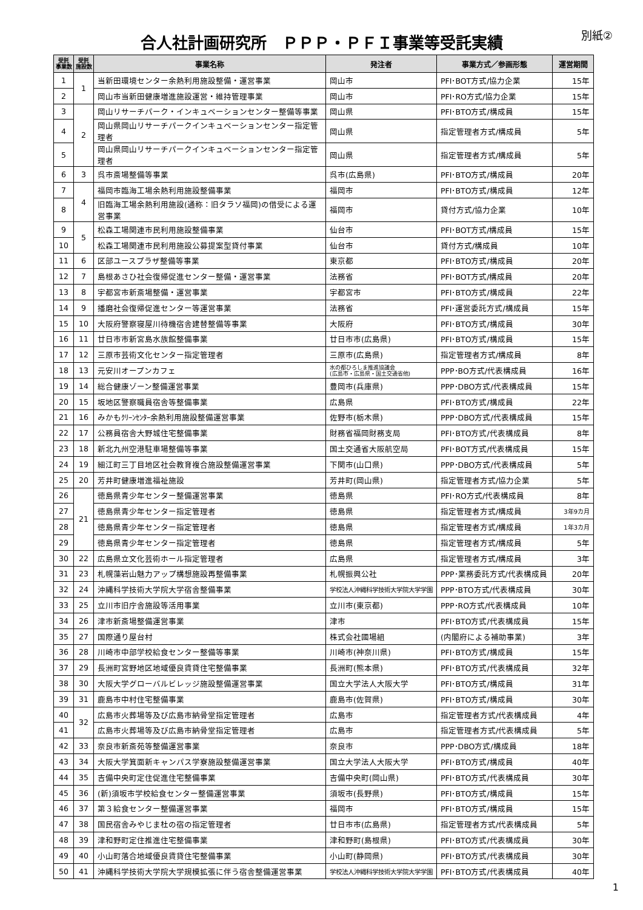合人社計画研究所　ＰＰＰ・ＰＦＩ事業等受託実績
別紙②
| 受託 事業数 | 受託 施設数 | 事業名称 | 発注者 | 事業方式／参画形態 | 運営期間 |
| --- | --- | --- | --- | --- | --- |
| 1 | 1 | 当新田環境センター余熱利用施設整備・運営事業 | 岡山市 | PFI･BOT方式/協力企業 | 15年 |
| 2 | | 岡山市当新田健康増進施設運営・維持管理事業 | 岡山市 | PFI･RO方式/協力企業 | 15年 |
| 3 | 2 | 岡山リサーチパーク・インキュベーションセンター整備等事業 | 岡山県 | PFI･BTO方式/構成員 | 15年 |
| 4 | | 岡山県岡山リサーチパークインキュベーションセンター指定管理者 | 岡山県 | 指定管理者方式/構成員 | 5年 |
| 5 | | 岡山県岡山リサーチパークインキュベーションセンター指定管理者 | 岡山県 | 指定管理者方式/構成員 | 5年 |
| 6 | 3 | 呉市斎場整備等事業 | 呉市(広島県) | PFI･BTO方式/構成員 | 20年 |
| 7 | 4 | 福岡市臨海工場余熱利用施設整備事業 | 福岡市 | PFI･BTO方式/構成員 | 12年 |
| 8 | | 旧臨海工場余熱利用施設(通称：旧タラソ福岡)の借受による運営事業 | 福岡市 | 貸付方式/協力企業 | 10年 |
| 9 | 5 | 松森工場関連市民利用施設整備事業 | 仙台市 | PFI･BOT方式/構成員 | 15年 |
| 10 | | 松森工場関連市民利用施設公募提案型貸付事業 | 仙台市 | 貸付方式/構成員 | 10年 |
| 11 | 6 | 区部ユースプラザ整備等事業 | 東京都 | PFI･BTO方式/構成員 | 20年 |
| 12 | 7 | 島根あさひ社会復帰促進センター整備・運営事業 | 法務省 | PFI･BOT方式/構成員 | 20年 |
| 13 | 8 | 宇都宮市新斎場整備・運営事業 | 宇都宮市 | PFI･BTO方式/構成員 | 22年 |
| 14 | 9 | 播磨社会復帰促進センター等運営事業 | 法務省 | PFI･運営委託方式/構成員 | 15年 |
| 15 | 10 | 大阪府警察寝屋川待機宿舎建替整備等事業 | 大阪府 | PFI･BTO方式/構成員 | 30年 |
| 16 | 11 | 廿日市市新宮島水族館整備事業 | 廿日市市(広島県) | PFI･BTO方式/構成員 | 15年 |
| 17 | 12 | 三原市芸術文化センター指定管理者 | 三原市(広島県) | 指定管理者方式/構成員 | 8年 |
| 18 | 13 | 元安川オープンカフェ | 水の都ひろしま推進協議会 (広島市・広島県・国土交通省他) | PPP･BO方式/代表構成員 | 16年 |
| 19 | 14 | 総合健康ゾーン整備運営事業 | 豊岡市(兵庫県) | PPP･DBO方式/代表構成員 | 15年 |
| 20 | 15 | 坂地区警察職員宿舎等整備事業 | 広島県 | PFI･BTO方式/構成員 | 22年 |
| 21 | 16 | みかもｸﾘｰﾝｾﾝﾀｰ余熱利用施設整備運営事業 | 佐野市(栃木県) | PPP･DBO方式/代表構成員 | 15年 |
| 22 | 17 | 公務員宿舎大野城住宅整備事業 | 財務省福岡財務支局 | PFI･BTO方式/代表構成員 | 8年 |
| 23 | 18 | 新北九州空港駐車場整備等事業 | 国土交通省大阪航空局 | PFI･BOT方式/代表構成員 | 15年 |
| 24 | 19 | 細江町三丁目地区社会教育複合施設整備運営事業 | 下関市(山口県) | PPP･DBO方式/代表構成員 | 5年 |
| 25 | 20 | 芳井町健康増進福祉施設 | 芳井町(岡山県) | 指定管理者方式/協力企業 | 5年 |
| 26 | 21 | 徳島県青少年センター整備運営事業 | 徳島県 | PFI･RO方式/代表構成員 | 8年 |
| 27 | | 徳島県青少年センター指定管理者 | 徳島県 | 指定管理者方式/構成員 | 3年9カ月 |
| 28 | | 徳島県青少年センター指定管理者 | 徳島県 | 指定管理者方式/構成員 | 1年3カ月 |
| 29 | | 徳島県青少年センター指定管理者 | 徳島県 | 指定管理者方式/構成員 | 5年 |
| 30 | 22 | 広島県立文化芸術ホール指定管理者 | 広島県 | 指定管理者方式/構成員 | 3年 |
| 31 | 23 | 札幌藻岩山魅力アップ構想施設再整備事業 | 札幌振興公社 | PPP･業務委託方式/代表構成員 | 20年 |
| 32 | 24 | 沖縄科学技術大学院大学宿舎整備事業 | 学校法人沖縄科学技術大学院大学学園 | PPP･BTO方式/代表構成員 | 30年 |
| 33 | 25 | 立川市旧庁舎施設等活用事業 | 立川市(東京都) | PPP･RO方式/代表構成員 | 10年 |
| 34 | 26 | 津市新斎場整備運営事業 | 津市 | PFI･BTO方式/代表構成員 | 15年 |
| 35 | 27 | 国際通り屋台村 | 株式会社國場組 | (内閣府による補助事業) | 3年 |
| 36 | 28 | 川崎市中部学校給食センター整備等事業 | 川崎市(神奈川県) | PFI･BTO方式/構成員 | 15年 |
| 37 | 29 | 長洲町宮野地区地域優良賃貸住宅整備事業 | 長洲町(熊本県) | PFI･BTO方式/代表構成員 | 32年 |
| 38 | 30 | 大阪大学グローバルビレッジ施設整備運営事業 | 国立大学法人大阪大学 | PFI･BTO方式/構成員 | 31年 |
| 39 | 31 | 鹿島市中村住宅整備事業 | 鹿島市(佐賀県) | PFI･BTO方式/構成員 | 30年 |
| 40 | 32 | 広島市火葬場等及び広島市納骨堂指定管理者 | 広島市 | 指定管理者方式/代表構成員 | 4年 |
| 41 | | 広島市火葬場等及び広島市納骨堂指定管理者 | 広島市 | 指定管理者方式/代表構成員 | 5年 |
| 42 | 33 | 奈良市新斎苑等整備運営事業 | 奈良市 | PPP･DBO方式/構成員 | 18年 |
| 43 | 34 | 大阪大学箕面新キャンパス学寮施設整備運営事業 | 国立大学法人大阪大学 | PFI･BTO方式/構成員 | 40年 |
| 44 | 35 | 吉備中央町定住促進住宅整備事業 | 吉備中央町(岡山県) | PFI･BTO方式/代表構成員 | 30年 |
| 45 | 36 | (新)須坂市学校給食センター整備運営事業 | 須坂市(長野県) | PFI･BTO方式/構成員 | 15年 |
| 46 | 37 | 第３給食センター整備運営事業 | 福岡市 | PFI･BTO方式/構成員 | 15年 |
| 47 | 38 | 国民宿舎みやじま杜の宿の指定管理者 | 廿日市市(広島県) | 指定管理者方式/代表構成員 | 5年 |
| 48 | 39 | 津和野町定住推進住宅整備事業 | 津和野町(島根県) | PFI･BTO方式/代表構成員 | 30年 |
| 49 | 40 | 小山町落合地域優良賃貸住宅整備事業 | 小山町(静岡県) | PFI･BTO方式/代表構成員 | 30年 |
| 50 | 41 | 沖縄科学技術大学院大学規模拡張に伴う宿舎整備運営事業 | 学校法人沖縄科学技術大学院大学学園 | PFI･BTO方式/代表構成員 | 40年 |
1